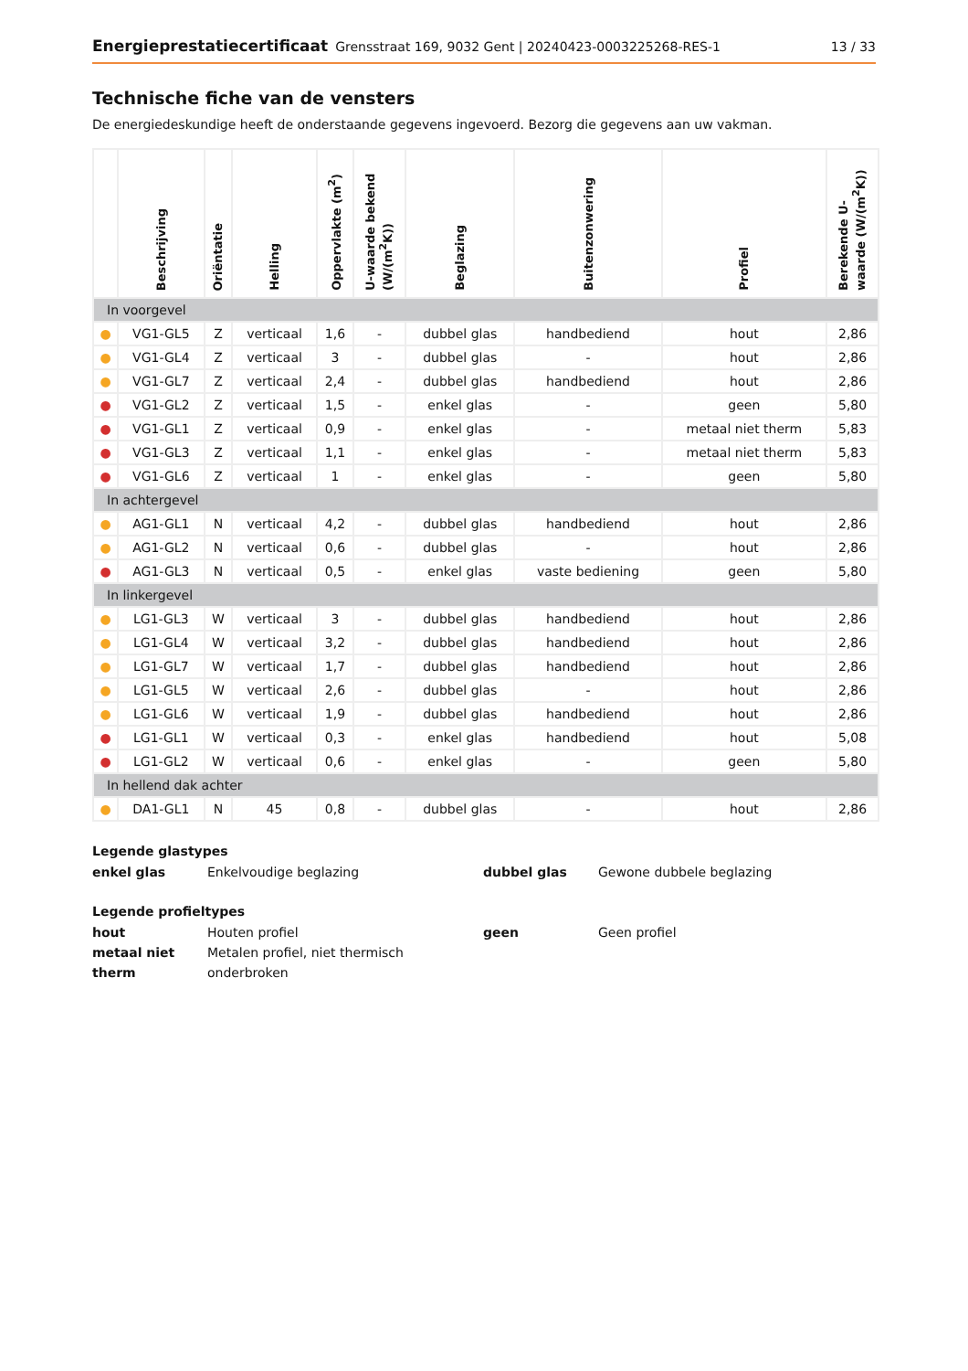Energieprestatiecertificaat Grensstraat 169, 9032 Gent | 20240423-0003225268-RES-1 13 / 33
Technische fiche van de vensters
De energiedeskundige heeft de onderstaande gegevens ingevoerd. Bezorg die gegevens aan uw vakman.
| | Beschrijving | Oriëntatie | Helling | Oppervlakte (m<sup>2</sup>) | U-waarde bekend (W/(m<sup>2</sup>K)) | Beglazing | Buitenzonwering | Profiel | Berekende U-waarde (W/(m<sup>2</sup>K)) |
| --- | --- | --- | --- | --- | --- | --- | --- | --- | --- |
| In voorgevel | | | | | | | | | |
| ● | VG1-GL5 | Z | verticaal | 1,6 | - | dubbel glas | handbediend | hout | 2,86 |
| ● | VG1-GL4 | Z | verticaal | 3 | - | dubbel glas | - | hout | 2,86 |
| ● | VG1-GL7 | Z | verticaal | 2,4 | - | dubbel glas | handbediend | hout | 2,86 |
| ● | VG1-GL2 | Z | verticaal | 1,5 | - | enkel glas | - | geen | 5,80 |
| ● | VG1-GL1 | Z | verticaal | 0,9 | - | enkel glas | - | metaal niet therm | 5,83 |
| ● | VG1-GL3 | Z | verticaal | 1,1 | - | enkel glas | - | metaal niet therm | 5,83 |
| ● | VG1-GL6 | Z | verticaal | 1 | - | enkel glas | - | geen | 5,80 |
| In achtergevel | | | | | | | | | |
| ● | AG1-GL1 | N | verticaal | 4,2 | - | dubbel glas | handbediend | hout | 2,86 |
| ● | AG1-GL2 | N | verticaal | 0,6 | - | dubbel glas | - | hout | 2,86 |
| ● | AG1-GL3 | N | verticaal | 0,5 | - | enkel glas | vaste bediening | geen | 5,80 |
| In linkergevel | | | | | | | | | |
| ● | LG1-GL3 | W | verticaal | 3 | - | dubbel glas | handbediend | hout | 2,86 |
| ● | LG1-GL4 | W | verticaal | 3,2 | - | dubbel glas | handbediend | hout | 2,86 |
| ● | LG1-GL7 | W | verticaal | 1,7 | - | dubbel glas | handbediend | hout | 2,86 |
| ● | LG1-GL5 | W | verticaal | 2,6 | - | dubbel glas | - | hout | 2,86 |
| ● | LG1-GL6 | W | verticaal | 1,9 | - | dubbel glas | handbediend | hout | 2,86 |
| ● | LG1-GL1 | W | verticaal | 0,3 | - | enkel glas | handbediend | hout | 5,08 |
| ● | LG1-GL2 | W | verticaal | 0,6 | - | enkel glas | - | geen | 5,80 |
| In hellend dak achter | | | | | | | | | |
| ● | DA1-GL1 | N | 45 | 0,8 | - | dubbel glas | - | hout | 2,86 |
Legende glastypes
enkel glas Enkelvoudige beglazing dubbel glas Gewone dubbele beglazing
Legende profieltypes
hout Houten profiel geen Geen profiel metaal niet therm Metalen profiel, niet thermisch onderbroken